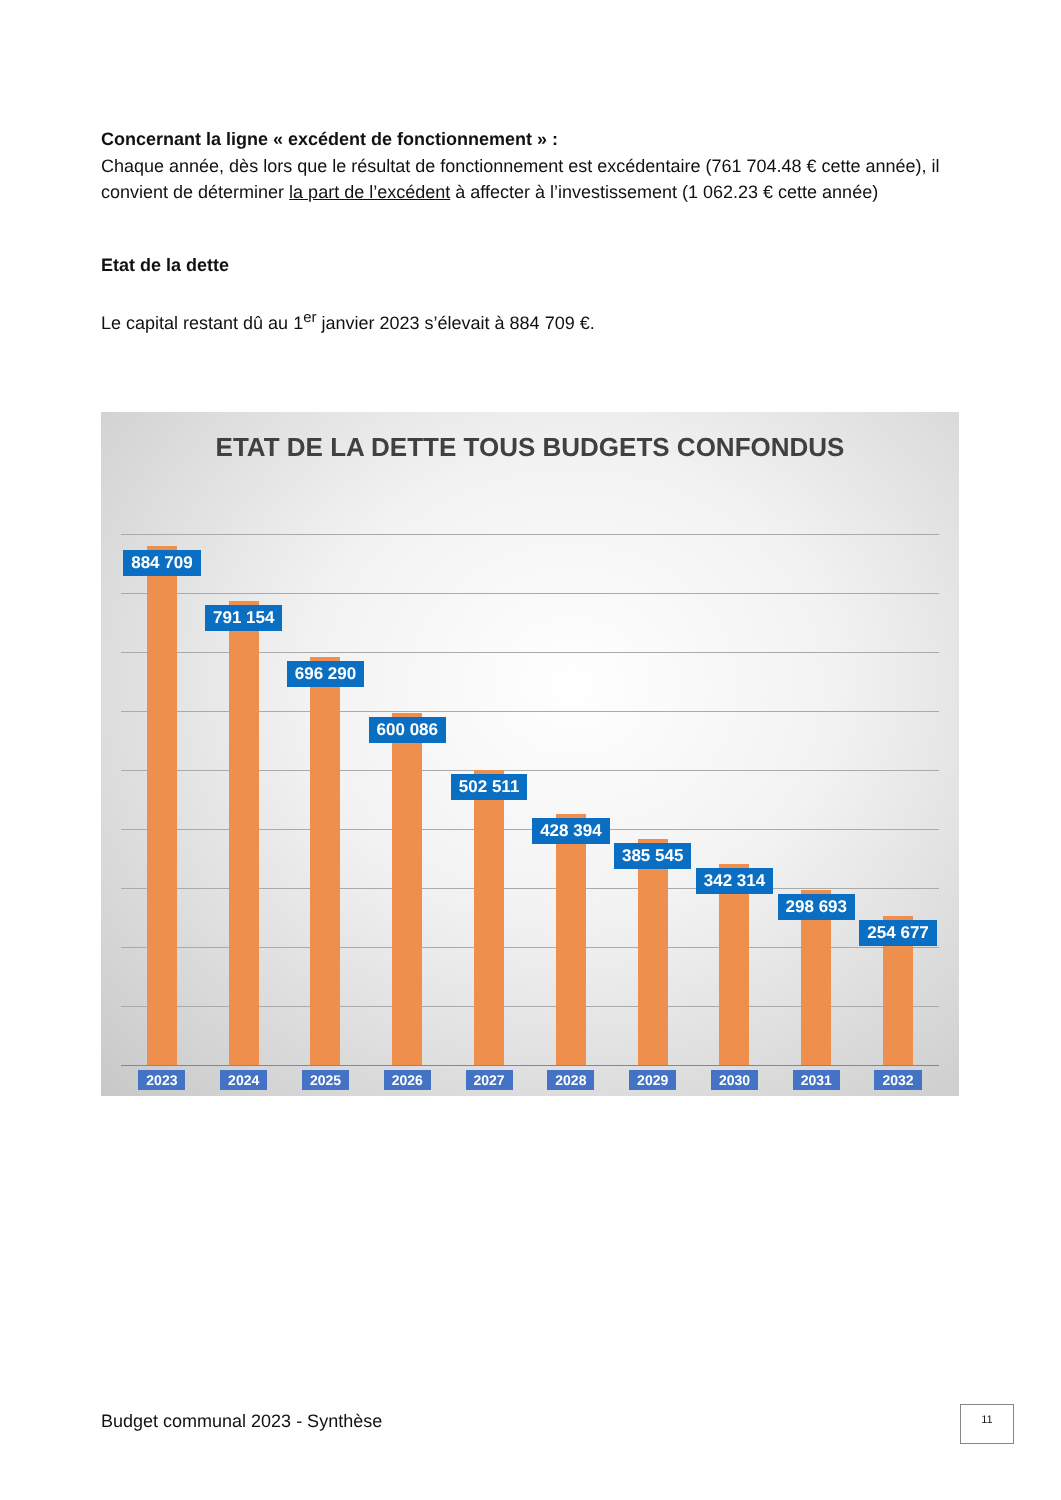Concernant la ligne « excédent de fonctionnement » :
Chaque année, dès lors que le résultat de fonctionnement est excédentaire (761 704.48 € cette année), il convient de déterminer la part de l’excédent à affecter à l’investissement (1 062.23 € cette année)
Etat de la dette
Le capital restant dû au 1<sup>er</sup> janvier 2023 s’élevait à 884 709 €.
ETAT DE LA DETTE TOUS BUDGETS CONFONDUS
884 709
791 154
696 290
600 086
502 511
428 394
385 545
342 314
298 693
254 677
2023 2024 2025 2026 2027 2028 2029 2030 2031 2032
Budget communal 2023 - Synthèse 11